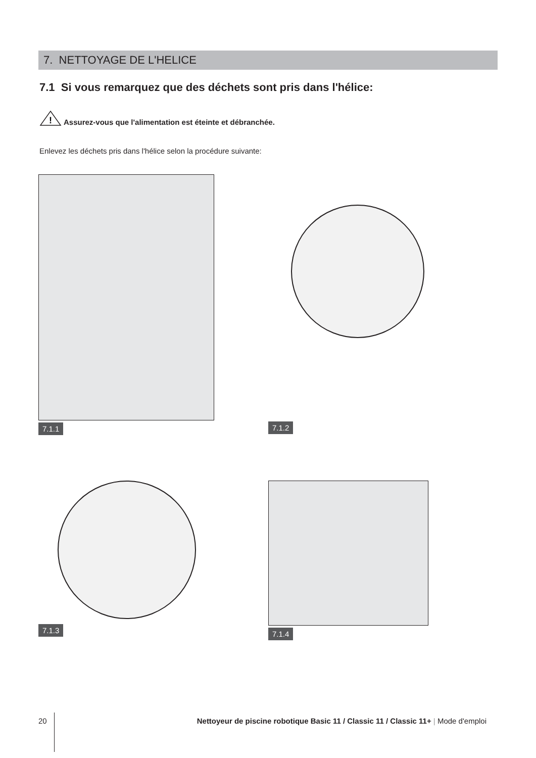7. NETTOYAGE DE L'HELICE
7.1 Si vous remarquez que des déchets sont pris dans l'hélice:
!
Assurez-vous que l'alimentation est éteinte et débranchée.
Enlevez les déchets pris dans l'hélice selon la procédure suivante:
7.1.1
7.1.2
7.1.3
7.1.4
20 Nettoyeur de piscine robotique Basic 11 / Classic 11 / Classic 11+ | Mode d'emploi